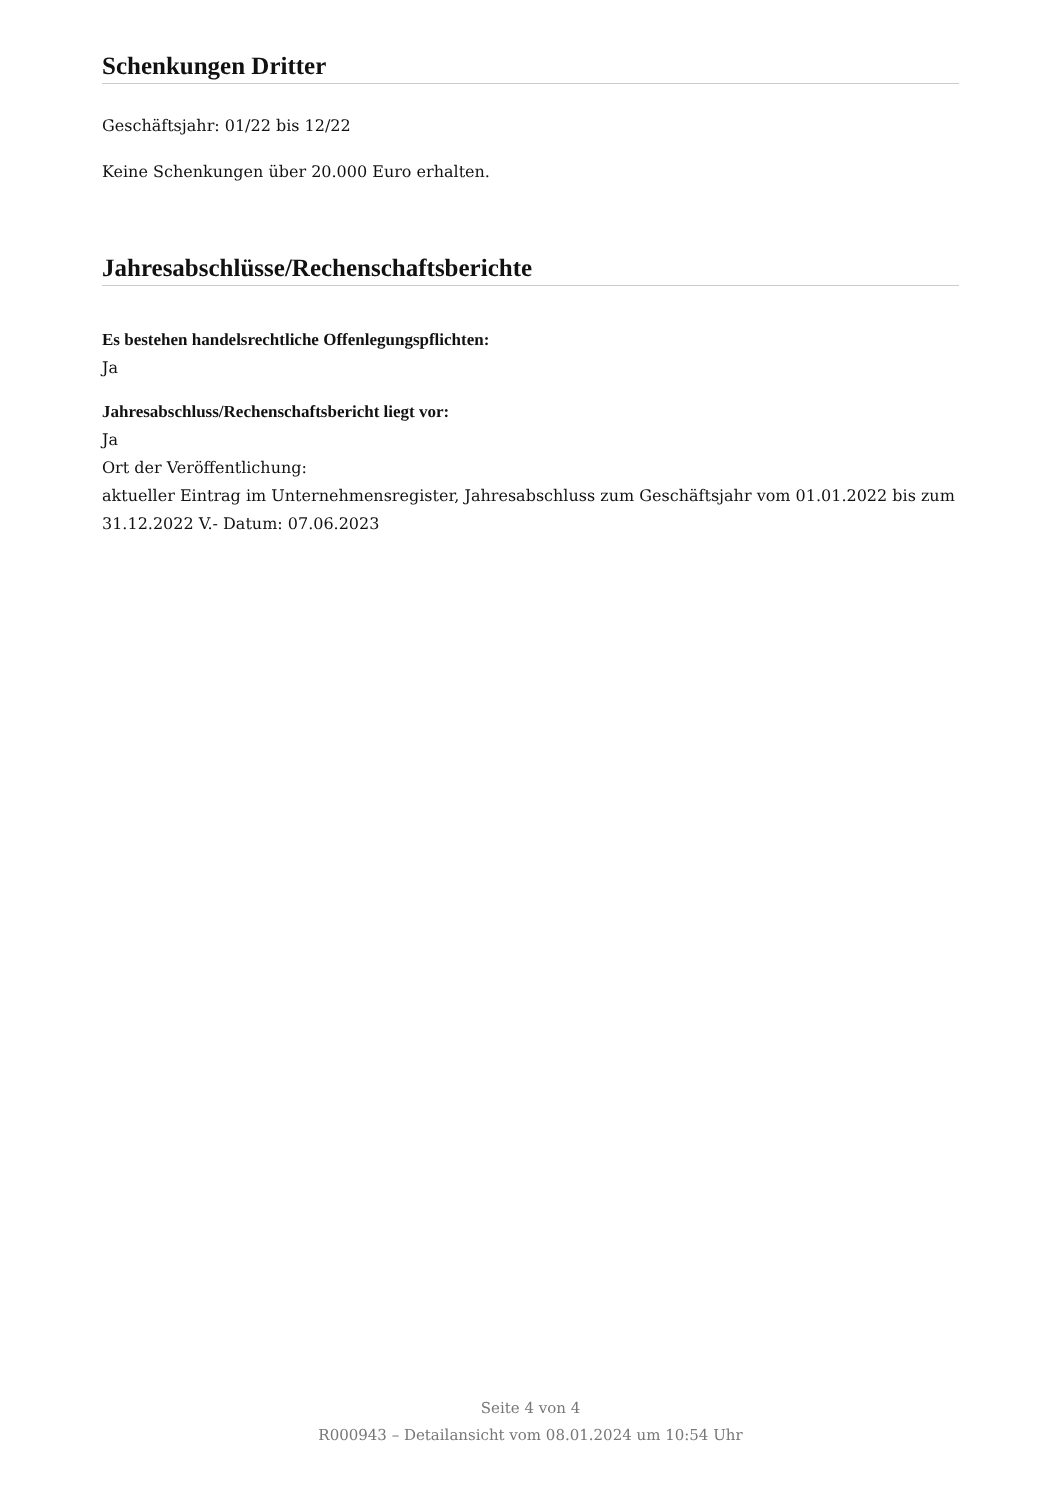Schenkungen Dritter
Geschäftsjahr: 01/22 bis 12/22
Keine Schenkungen über 20.000 Euro erhalten.
Jahresabschlüsse/Rechenschaftsberichte
Es bestehen handelsrechtliche Offenlegungspflichten:
Ja
Jahresabschluss/Rechenschaftsbericht liegt vor:
Ja
Ort der Veröffentlichung:
aktueller Eintrag im Unternehmensregister, Jahresabschluss zum Geschäftsjahr vom 01.01.2022 bis zum 31.12.2022 V.- Datum: 07.06.2023
Seite 4 von 4
R000943 – Detailansicht vom 08.01.2024 um 10:54 Uhr